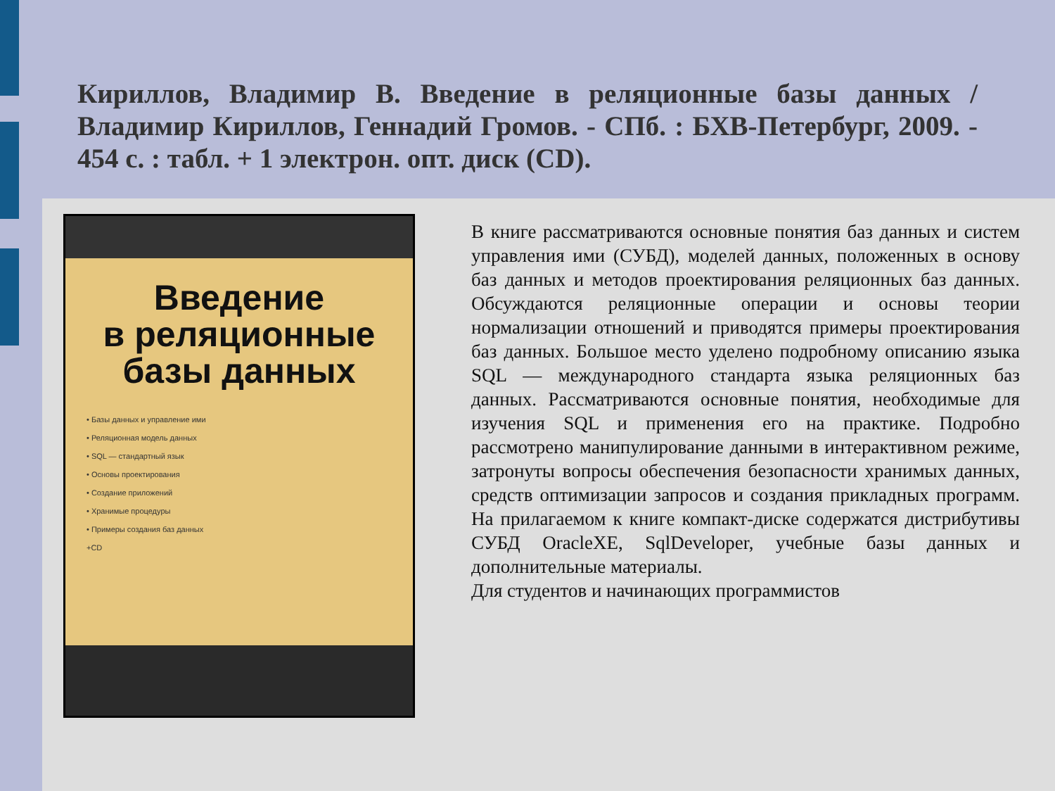Кириллов, Владимир В. Введение в реляционные базы данных / Владимир Кириллов, Геннадий Громов. - СПб. : БХВ-Петербург, 2009. - 454 с. : табл. + 1 электрон. опт. диск (CD).
Введение
в реляционные
базы данных
• Базы данных и управление ими
• Реляционная модель данных
• SQL — стандартный язык
• Основы проектирования
• Создание приложений
• Хранимые процедуры
• Примеры создания баз данных
+CD
В книге рассматриваются основные понятия баз данных и систем управления ими (СУБД), моделей данных, положенных в основу баз данных и методов проектирования реляционных баз данных. Обсуждаются реляционные операции и основы теории нормализации отношений и приводятся примеры проектирования баз данных. Большое место уделено подробному описанию языка SQL — международного стандарта языка реляционных баз данных. Рассматриваются основные понятия, необходимые для изучения SQL и применения его на практике. Подробно рассмотрено манипулирование данными в интерактивном режиме, затронуты вопросы обеспечения безопасности хранимых данных, средств оптимизации запросов и создания прикладных программ. На прилагаемом к книге компакт-диске содержатся дистрибутивы СУБД OracleXE, SqlDeveloper, учебные базы данных и дополнительные материалы.
Для студентов и начинающих программистов